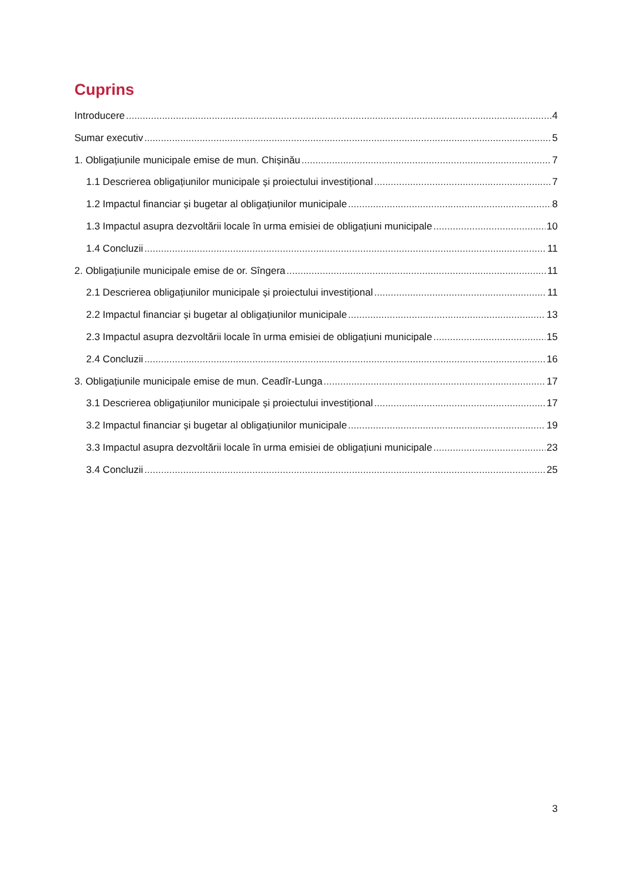Cuprins
Introducere 4
Sumar executiv 5
1. Obligațiunile municipale emise de mun. Chișinău 7
1.1 Descrierea obligațiunilor municipale și proiectului investițional 7
1.2 Impactul financiar și bugetar al obligațiunilor municipale 8
1.3 Impactul asupra dezvoltării locale în urma emisiei de obligațiuni municipale 10
1.4 Concluzii 11
2. Obligațiunile municipale emise de or. Sîngera 11
2.1 Descrierea obligațiunilor municipale și proiectului investițional 11
2.2 Impactul financiar și bugetar al obligațiunilor municipale 13
2.3 Impactul asupra dezvoltării locale în urma emisiei de obligațiuni municipale 15
2.4 Concluzii 16
3. Obligațiunile municipale emise de mun. Ceadîr-Lunga 17
3.1 Descrierea obligațiunilor municipale și proiectului investițional 17
3.2 Impactul financiar și bugetar al obligațiunilor municipale 19
3.3 Impactul asupra dezvoltării locale în urma emisiei de obligațiuni municipale 23
3.4 Concluzii 25
3